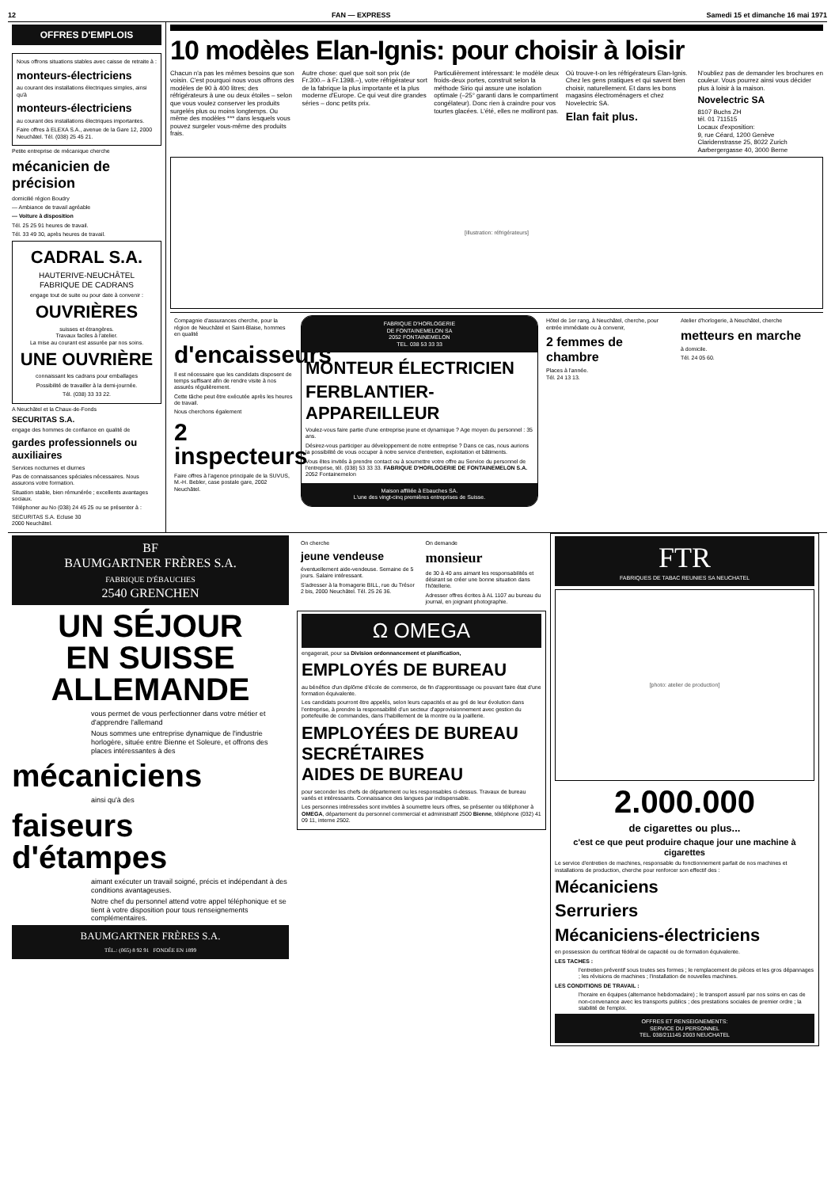12 FAN — EXPRESS Samedi 15 et dimanche 16 mai 1971
OFFRES D'EMPLOIS
Nous offrons situations stables avec caisse de retraite à :
monteurs-électriciens
au courant des installations électriques simples, ainsi qu'à
monteurs-électriciens
au courant des installations électriques importantes.
Faire offres à ELEXA S.A., avenue de la Gare 12, 2000 Neuchâtel. Tél. (038) 25 45 21.
Petite entreprise de mécanique cherche
mécanicien de précision
domicilié région Boudry
— Ambiance de travail agréable
— Voiture à disposition
Tél. 25 25 91 heures de travail.
Tél. 33 49 30, après heures de travail.
CADRAL S.A.
HAUTERIVE-NEUCHÂTEL
FABRIQUE DE CADRANS
engage tout de suite ou pour date à convenir :
OUVRIÈRES
suisses et étrangères.
Travaux faciles à l'atelier.
La mise au courant est assurée par nos soins.
UNE OUVRIÈRE
connaissant les cadrans pour emballages
Possibilité de travailler à la demi-journée.
Tél. (038) 33 33 22.
A Neuchâtel et la Chaux-de-Fonds
SECURITAS S.A.
engage des hommes de confiance en qualité de
gardes professionnels ou auxiliaires
Services nocturnes et diurnes
Pas de connaissances spéciales nécessaires. Nous assurons votre formation.
Situation stable, bien rémunérée ; excellents avantages sociaux.
Téléphoner au No (038) 24 45 25 ou se présenter à :
SECURITAS S.A. Ecluse 30
2000 Neuchâtel.
10 modèles Elan-Ignis: pour choisir à loisir
Chacun n'a pas les mêmes besoins que son voisin. C'est pourquoi nous vous offrons des modèles de 90 à 400 litres; des réfrigérateurs à une ou deux étoiles – selon que vous voulez conserver les produits surgelés plus ou moins longtemps. Ou même des modèles *** dans lesquels vous pouvez surgeler vous-même des produits frais.
Autre chose: quel que soit son prix (de Fr.300.– à Fr.1398.–), votre réfrigérateur sort de la fabrique la plus importante et la plus moderne d'Europe. Ce qui veut dire grandes séries – donc petits prix.
Particulièrement intéressant: le modèle deux froids-deux portes, construit selon la méthode Sirio qui assure une isolation optimale (–25° garanti dans le compartiment congélateur). Donc rien à craindre pour vos tourtes glacées. L'été, elles ne molliront pas.
Où trouve-t-on les réfrigérateurs Elan-Ignis. Chez les gens pratiques et qui savent bien choisir, naturellement. Et dans les bons magasins électroménagers et chez Novelectric SA.
Elan fait plus.
N'oubliez pas de demander les brochures en couleur. Vous pourrez ainsi vous décider plus à loisir à la maison.
Novelectric SA
8107 Buchs ZH
tél. 01 711515
Locaux d'exposition:
9, rue Céard, 1200 Genève
Claridenstrasse 25, 8022 Zurich
Aarbergergasse 40, 3000 Berne
[illustration: réfrigérateurs]
Compagnie d'assurances cherche, pour la région de Neuchâtel et Saint-Blaise, hommes en qualité
d'encaisseurs
Il est nécessaire que les candidats disposent de temps suffisant afin de rendre visite à nos assurés régulièrement.
Cette tâche peut être exécutée après les heures de travail.
Nous cherchons également
2 inspecteurs
Faire offres à l'agence principale de la SUVUS, M.-H. Bebler, case postale gare, 2002 Neuchâtel.
FABRIQUE D'HORLOGERIE
DE FONTAINEMELON SA
2052 FONTAINEMELON
TEL. 038 53 33 33
MONTEUR ÉLECTRICIEN
FERBLANTIER-APPAREILLEUR
Voulez-vous faire partie d'une entreprise jeune et dynamique ? Age moyen du personnel : 35 ans.
Désirez-vous participer au développement de notre entreprise ? Dans ce cas, nous aurions la possibilité de vous occuper à notre service d'entretien, exploitation et bâtiments.
Vous êtes invités à prendre contact ou à soumettre votre offre au Service du personnel de l'entreprise, tél. (038) 53 33 33. FABRIQUE D'HORLOGERIE DE FONTAINEMELON S.A. 2052 Fontainemelon
Maison affiliée à Ebauches SA.
L'une des vingt-cinq premières entreprises de Suisse.
Hôtel de 1er rang, à Neuchâtel, cherche, pour entrée immédiate ou à convenir,
2 femmes de chambre
Places à l'année.
Tél. 24 13 13.
Atelier d'horlogerie, à Neuchâtel, cherche
metteurs en marche
à domicile.
Tél. 24 05 60.
BF
BAUMGARTNER FRÈRES S.A.
FABRIQUE D'ÉBAUCHES
2540 GRENCHEN
UN SÉJOUR
EN SUISSE ALLEMANDE
vous permet de vous perfectionner dans votre métier et d'apprendre l'allemand
Nous sommes une entreprise dynamique de l'industrie horlogère, située entre Bienne et Soleure, et offrons des places intéressantes à des
mécaniciens
ainsi qu'à des
faiseurs d'étampes
aimant exécuter un travail soigné, précis et indépendant à des conditions avantageuses.
Notre chef du personnel attend votre appel téléphonique et se tient à votre disposition pour tous renseignements complémentaires.
BAUMGARTNER FRÈRES S.A.
TÉL.: (065) 8 92 91 FONDÉE EN 1899
On cherche
jeune vendeuse
éventuellement aide-vendeuse. Semaine de 5 jours. Salaire intéressant.
S'adresser à la fromagerie BILL, rue du Trésor 2 bis, 2000 Neuchâtel. Tél. 25 26 36.
On demande
monsieur
de 30 à 40 ans aimant les responsabilités et désirant se créer une bonne situation dans l'hôtellerie.
Adresser offres écrites à AL 1107 au bureau du journal, en joignant photographie.
Ω OMEGA
engagerait, pour sa Division ordonnancement et planification,
EMPLOYÉS DE BUREAU
au bénéfice d'un diplôme d'école de commerce, de fin d'apprentissage ou pouvant faire état d'une formation équivalente.
Les candidats pourront être appelés, selon leurs capacités et au gré de leur évolution dans l'entreprise, à prendre la responsabilité d'un secteur d'approvisionnement avec gestion du portefeuille de commandes, dans l'habillement de la montre ou la joaillerie.
EMPLOYÉES DE BUREAU
SECRÉTAIRES
AIDES DE BUREAU
pour seconder les chefs de département ou les responsables ci-dessus. Travaux de bureau variés et intéressants. Connaissance des langues par indispensable.
Les personnes intéressées sont invitées à soumettre leurs offres, se présenter ou téléphoner à OMEGA, département du personnel commercial et administratif 2500 Bienne, téléphone (032) 41 09 11, interne 2502.
FTR
FABRIQUES DE TABAC REUNIES SA NEUCHATEL
[photo: atelier de production]
2.000.000
de cigarettes ou plus...
c'est ce que peut produire chaque jour une machine à cigarettes
Le service d'entretien de machines, responsable du fonctionnement parfait de nos machines et installations de production, cherche pour renforcer son effectif des :
Mécaniciens
Serruriers
Mécaniciens-électriciens
en possession du certificat fédéral de capacité ou de formation équivalente.
LES TACHES :
l'entretien préventif sous toutes ses formes ; le remplacement de pièces et les gros dépannages ; les révisions de machines ; l'installation de nouvelles machines.
LES CONDITIONS DE TRAVAIL :
l'horaire en équipes (alternance hebdomadaire) ; le transport assuré par nos soins en cas de non-convenance avec les transports publics ; des prestations sociales de premier ordre ; la stabilité de l'emploi.
OFFRES ET RENSEIGNEMENTS:
SERVICE DU PERSONNEL
TEL. 038/211145 2003 NEUCHATEL